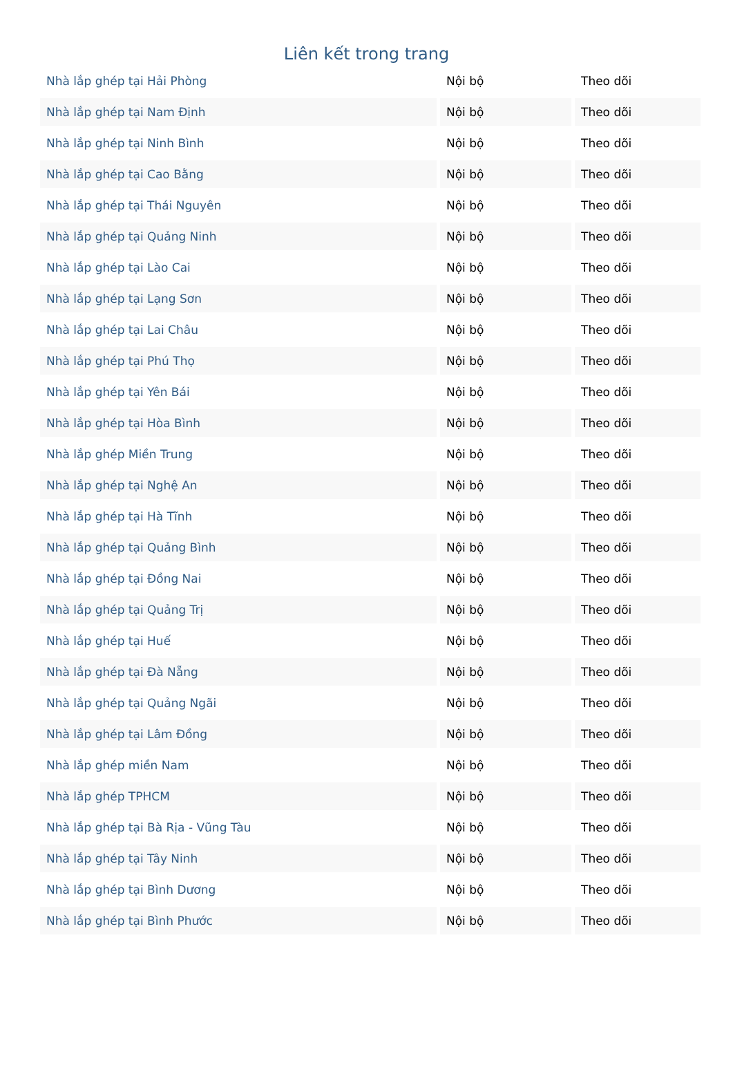Liên kết trong trang
| Nhà lắp ghép tại Hải Phòng | Nội bộ | Theo dõi |
| Nhà lắp ghép tại Nam Định | Nội bộ | Theo dõi |
| Nhà lắp ghép tại Ninh Bình | Nội bộ | Theo dõi |
| Nhà lắp ghép tại Cao Bằng | Nội bộ | Theo dõi |
| Nhà lắp ghép tại Thái Nguyên | Nội bộ | Theo dõi |
| Nhà lắp ghép tại Quảng Ninh | Nội bộ | Theo dõi |
| Nhà lắp ghép tại Lào Cai | Nội bộ | Theo dõi |
| Nhà lắp ghép tại Lạng Sơn | Nội bộ | Theo dõi |
| Nhà lắp ghép tại Lai Châu | Nội bộ | Theo dõi |
| Nhà lắp ghép tại Phú Thọ | Nội bộ | Theo dõi |
| Nhà lắp ghép tại Yên Bái | Nội bộ | Theo dõi |
| Nhà lắp ghép tại Hòa Bình | Nội bộ | Theo dõi |
| Nhà lắp ghép Miền Trung | Nội bộ | Theo dõi |
| Nhà lắp ghép tại Nghệ An | Nội bộ | Theo dõi |
| Nhà lắp ghép tại Hà Tĩnh | Nội bộ | Theo dõi |
| Nhà lắp ghép tại Quảng Bình | Nội bộ | Theo dõi |
| Nhà lắp ghép tại Đồng Nai | Nội bộ | Theo dõi |
| Nhà lắp ghép tại Quảng Trị | Nội bộ | Theo dõi |
| Nhà lắp ghép tại Huế | Nội bộ | Theo dõi |
| Nhà lắp ghép tại Đà Nẵng | Nội bộ | Theo dõi |
| Nhà lắp ghép tại Quảng Ngãi | Nội bộ | Theo dõi |
| Nhà lắp ghép tại Lâm Đồng | Nội bộ | Theo dõi |
| Nhà lắp ghép miền Nam | Nội bộ | Theo dõi |
| Nhà lắp ghép TPHCM | Nội bộ | Theo dõi |
| Nhà lắp ghép tại Bà Rịa - Vũng Tàu | Nội bộ | Theo dõi |
| Nhà lắp ghép tại Tây Ninh | Nội bộ | Theo dõi |
| Nhà lắp ghép tại Bình Dương | Nội bộ | Theo dõi |
| Nhà lắp ghép tại Bình Phước | Nội bộ | Theo dõi |